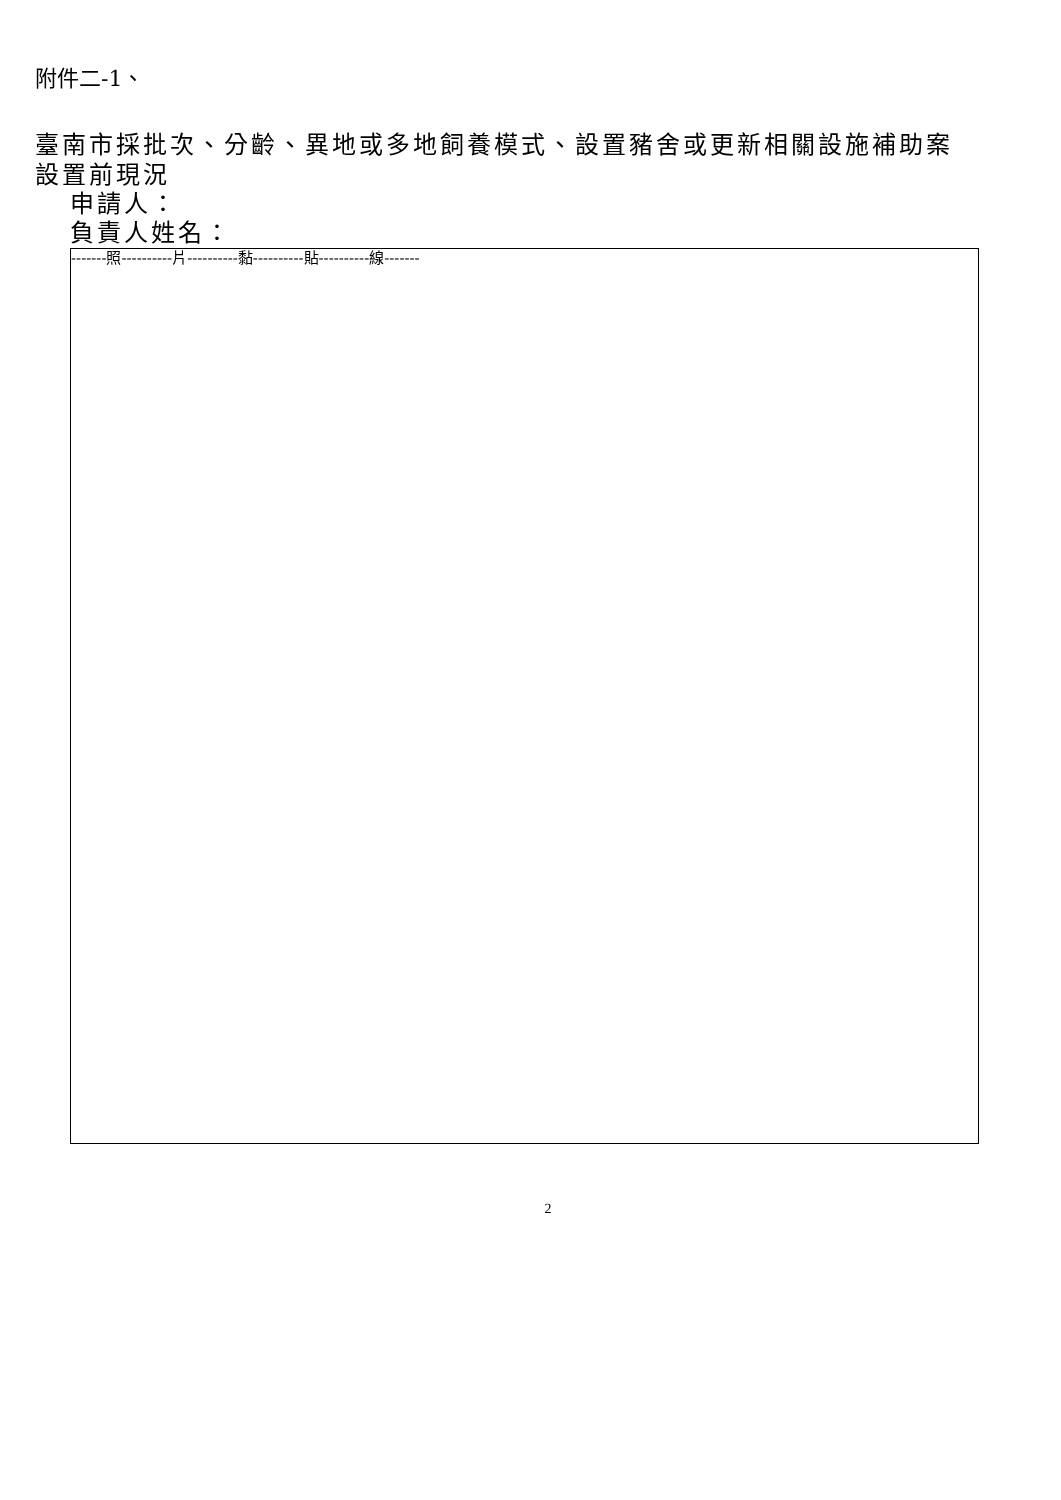附件二-1、
臺南市採批次、分齡、異地或多地飼養模式、設置豬舍或更新相關設施補助案
設置前現況
申請人：
負責人姓名：
-------照----------片----------黏----------貼----------線-------
2